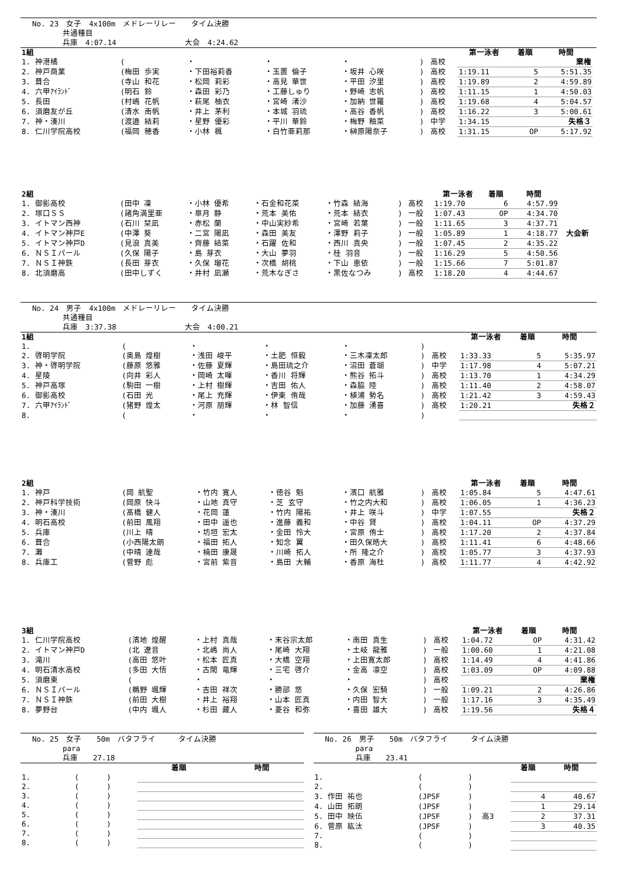No. 23　女子　4x100m　メドレーリレー　　タイム決勝
　　　　共通種目
　　　　兵庫　4:07.14　　　　　　　　　大会　4:24.62
| 1組 | | | | | | | 第一泳者 | 着順 | 時間 | |
| 1. 神港橘 | ( | ・ | ・ | ・ | ) | 高校 | | | 棄権 | |
| 2. 神戸商業 | (梅田 歩実 | ・下田裕莉香 | ・玉置 倫子 | ・坂井 心咲 | ) | 高校 | 1:19.11 | 5 | 5:51.35 | |
| 3. 葺合 | (寺山 和花 | ・松岡 莉彩 | ・高見 華世 | ・平田 汐里 | ) | 高校 | 1:19.89 | 2 | 4:59.89 | |
| 4. 六甲ｱｲﾗﾝﾄﾞ | (明石 鈴 | ・森田 彩乃 | ・工藤しゅり | ・野崎 志帆 | ) | 高校 | 1:11.15 | 1 | 4:50.03 | |
| 5. 長田 | (村嶋 花帆 | ・萩尾 柚衣 | ・宮崎 渚沙 | ・加納 世羅 | ) | 高校 | 1:19.68 | 4 | 5:04.57 | |
| 6. 須磨友が丘 | (清水 南帆 | ・井上 茅利 | ・本城 羽琉 | ・高谷 香帆 | ) | 高校 | 1:16.22 | 3 | 5:00.61 | |
| 7. 神・湊川 | (渡邉 結莉 | ・星野 優彩 | ・平川 華鈴 | ・梅野 釉菜 | ) | 中学 | 1:34.15 | | 失格３ | |
| 8. 仁川学院高校 | (福岡 穂香 | ・小林 楓 | ・白竹亜莉那 | ・榊原陽奈子 | ) | 高校 | 1:31.15 | OP | 5:17.92 | |
| 2組 | | | | | | | 第一泳者 | 着順 | 時間 | |
| 1. 御影高校 | (田中 凜 | ・小林 優希 | ・石金和花菜 | ・竹森 結海 | ) | 高校 | 1:19.70 | 6 | 4:57.99 | |
| 2. 塚口ＳＳ | (諸角満里亜 | ・皐月 静 | ・荒本 美佑 | ・荒本 結衣 | ) | 一般 | 1:07.43 | OP | 4:34.70 | |
| 3. イトマン西神 | (石川 栞凪 | ・赤松 蘭 | ・中山実紗希 | ・宮崎 若葉 | ) | 一般 | 1:11.65 | 3 | 4:37.71 | |
| 4. イトマン神戸E | (中澤 葵 | ・二宮 陽凪 | ・森田 美友 | ・澤野 莉子 | ) | 一般 | 1:05.89 | 1 | 4:18.77 | 大会新 |
| 5. イトマン神戸D | (見浪 真美 | ・齊藤 結菜 | ・石躍 佐和 | ・西川 真央 | ) | 一般 | 1:07.45 | 2 | 4:35.22 | |
| 6. ＮＳＩパール | (久保 陽子 | ・島 芽衣 | ・大山 夢羽 | ・桂 羽音 | ) | 一般 | 1:16.29 | 5 | 4:50.56 | |
| 7. ＮＳＩ神鉄 | (長田 芽衣 | ・久保 瑠花 | ・次橋 胡桃 | ・下山 恵依 | ) | 一般 | 1:15.66 | 7 | 5:01.87 | |
| 8. 北須磨高 | (田中しずく | ・井村 凪瀬 | ・荒木なぎさ | ・黒佐なつみ | ) | 高校 | 1:18.20 | 4 | 4:44.67 | |
No. 24　男子　4x100m　メドレーリレー　　タイム決勝
　　　　共通種目
　　　　兵庫　3:37.38　　　　　　　　　大会　4:00.21
| 1組 | | | | | | | 第一泳者 | 着順 | 時間 |
| 1. | ( | ・ | ・ | ・ | ) | | | | |
| 2. 啓明学院 | (奥島 煌樹 | ・浅田 峻平 | ・土肥 恒毅 | ・三木凜太郎 | ) | 高校 | 1:33.33 | 5 | 5:35.97 |
| 3. 神・啓明学院 | (藤原 悠雅 | ・佐藤 夏輝 | ・島田琉之介 | ・沼田 蒼瑚 | ) | 中学 | 1:17.98 | 4 | 5:07.21 |
| 4. 星陵 | (向井 彩人 | ・岡崎 太暉 | ・香川 将輝 | ・熊谷 拓斗 | ) | 高校 | 1:13.70 | 1 | 4:34.29 |
| 5. 神戸高塚 | (駒田 一樹 | ・上村 樹輝 | ・吉田 佑人 | ・森脇 陸 | ) | 高校 | 1:11.40 | 2 | 4:58.07 |
| 6. 御影高校 | (石田 光 | ・尾上 充輝 | ・伊東 侑哉 | ・植浦 勢名 | ) | 高校 | 1:21.42 | 3 | 4:59.43 |
| 7. 六甲ｱｲﾗﾝﾄﾞ | (猪野 煌太 | ・河原 朋輝 | ・林 智信 | ・加藤 湧喜 | ) | 高校 | 1:20.21 | | 失格２ |
| 8. | ( | ・ | ・ | ・ | ) | | | | |
| 2組 | | | | | | | 第一泳者 | 着順 | 時間 |
| 1. 神戸 | (岡 航聖 | ・竹内 寛人 | ・徳谷 魁 | ・濱口 航雅 | ) | 高校 | 1:05.84 | 5 | 4:47.61 |
| 2. 神戸科学技術 | (岡原 快斗 | ・山地 真守 | ・芝 玄守 | ・竹之内大和 | ) | 高校 | 1:06.05 | 1 | 4:36.23 |
| 3. 神・湊川 | (髙橋 健人 | ・花岡 蓮 | ・竹内 陽祐 | ・井上 咲斗 | ) | 中学 | 1:07.55 | | 失格２ |
| 4. 明石高校 | (前田 風翔 | ・田中 遥也 | ・進藤 義和 | ・中谷 賢 | ) | 高校 | 1:04.11 | OP | 4:37.29 |
| 5. 兵庫 | (川上 晴 | ・坊垣 宏太 | ・金田 怜大 | ・宮原 侑士 | ) | 高校 | 1:17.20 | 2 | 4:37.84 |
| 6. 葺合 | (小西陽太朗 | ・福田 拓人 | ・知念 翼 | ・田久保皓大 | ) | 高校 | 1:11.41 | 6 | 4:48.66 |
| 7. 灘 | (中晴 達哉 | ・楠田 康晟 | ・川崎 拓人 | ・所 隆之介 | ) | 高校 | 1:05.77 | 3 | 4:37.93 |
| 8. 兵庫工 | (菅野 彪 | ・宮前 紫音 | ・島田 大輔 | ・香原 海杜 | ) | 高校 | 1:11.77 | 4 | 4:42.92 |
| 3組 | | | | | | | 第一泳者 | 着順 | 時間 |
| 1. 仁川学院高校 | (濱地 煌醒 | ・上村 真哉 | ・末谷宗太郎 | ・南田 真生 | ) | 高校 | 1:04.72 | OP | 4:31.42 |
| 2. イトマン神戸D | (北 遼音 | ・北嶋 尚人 | ・尾崎 大翔 | ・土岐 龍雅 | ) | 一般 | 1:00.60 | 1 | 4:21.08 |
| 3. 滝川 | (高田 悠叶 | ・松本 匠真 | ・大橋 空翔 | ・上田寛太郎 | ) | 高校 | 1:14.49 | 4 | 4:41.86 |
| 4. 明石清水高校 | (多田 大悟 | ・古閑 竜輝 | ・三宅 啓介 | ・金高 凛空 | ) | 高校 | 1:03.09 | OP | 4:09.88 |
| 5. 須磨東 | ( | ・ | ・ | ・ | ) | 高校 | | | 棄権 |
| 6. ＮＳＩパール | (鵜野 颯輝 | ・吉田 祥次 | ・勝部 悠 | ・久保 宏騎 | ) | 一般 | 1:09.21 | 2 | 4:26.86 |
| 7. ＮＳＩ神鉄 | (前田 大樹 | ・井上 裕翔 | ・山本 匠真 | ・内田 智大 | ) | 一般 | 1:17.16 | 3 | 4:35.49 |
| 8. 夢野台 | (中内 颯人 | ・杉田 藏人 | ・菱谷 和弥 | ・喜田 雄大 | ) | 高校 | 1:19.56 | | 失格４ |
No. 25　女子　　50m　バタフライ　　　タイム決勝
　　　　para
　　　　兵庫　　27.18
| | | | 着順 | 時間 |
| 1. | ( | ) | | |
| 2. | ( | ) | | |
| 3. | ( | ) | | |
| 4. | ( | ) | | |
| 5. | ( | ) | | |
| 6. | ( | ) | | |
| 7. | ( | ) | | |
| 8. | ( | ) | | |
No. 26　男子　　50m　バタフライ　　　タイム決勝
　　　　para
　　　　兵庫　　23.41
| | | | | 着順 | 時間 |
| 1. | ( | ) | | | |
| 2. | ( | ) | | | |
| 3. 作田 祐也 | (JPSF | ) | | 4 | 40.67 |
| 4. 山田 拓朗 | (JPSF | ) | | 1 | 29.14 |
| 5. 田中 映伍 | (JPSF | ) | 高3 | 2 | 37.31 |
| 6. 菅原 紘汰 | (JPSF | ) | | 3 | 40.35 |
| 7. | ( | ) | | | |
| 8. | ( | ) | | | |